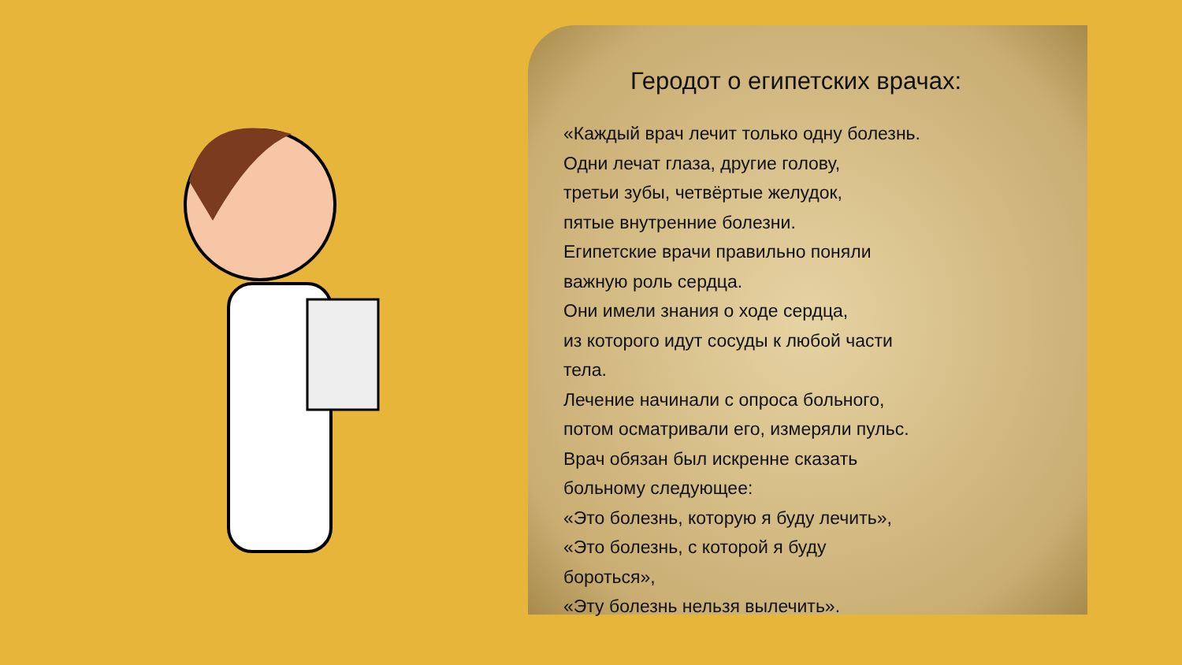Геродот о египетских врачах:
«Каждый врач лечит только одну болезнь.
Одни лечат глаза, другие голову,
третьи зубы, четвёртые желудок,
пятые внутренние болезни.
Египетские врачи правильно поняли
важную роль сердца.
Они имели знания о ходе сердца,
из которого идут сосуды к любой части
тела.
Лечение начинали с опроса больного,
потом осматривали его, измеряли пульс.
Врач обязан был искренне сказать
больному следующее:
«Это болезнь, которую я буду лечить»,
«Это болезнь, с которой я буду
бороться»,
«Эту болезнь нельзя вылечить».